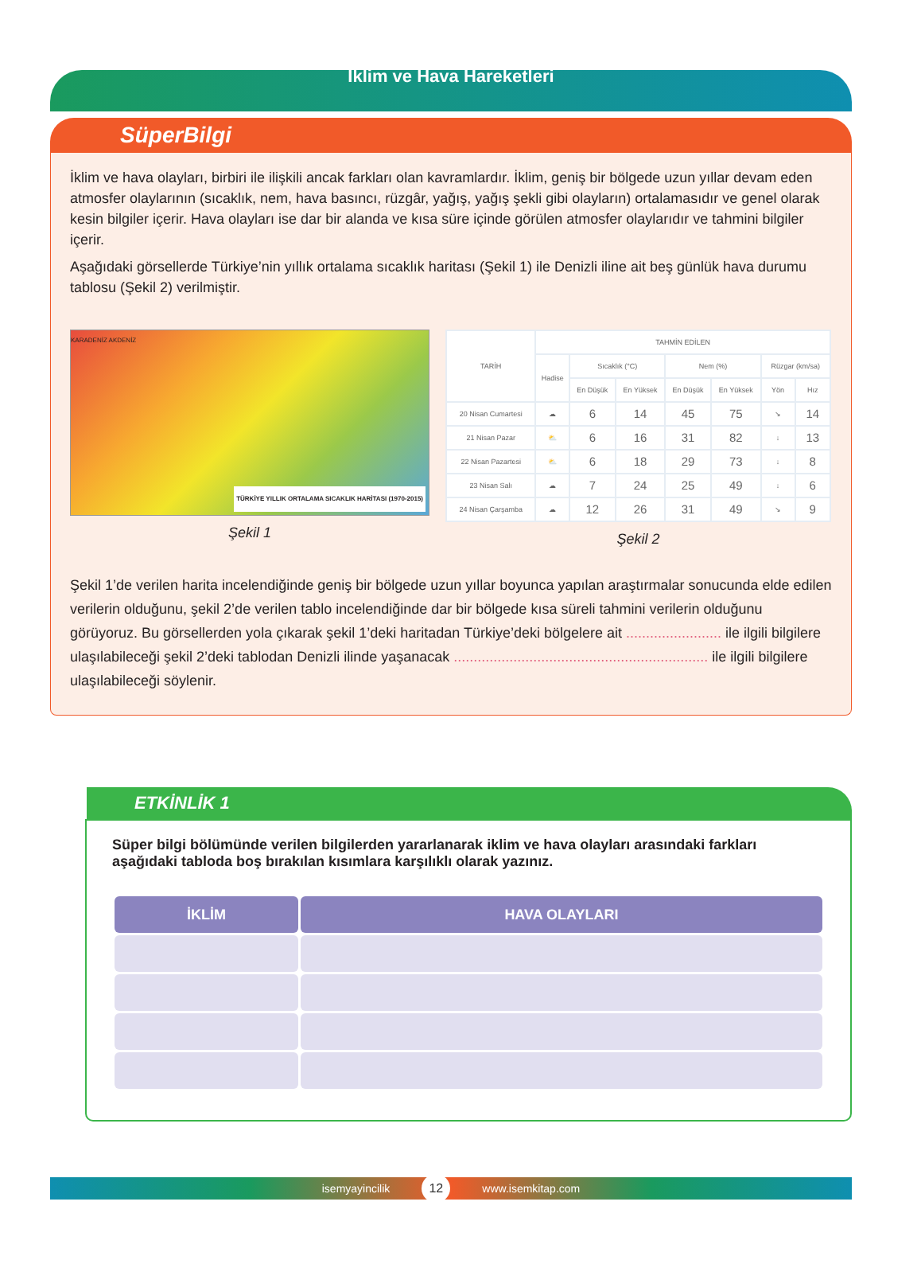İklim ve Hava Hareketleri
SüperBilgi
İklim ve hava olayları, birbiri ile ilişkili ancak farkları olan kavramlardır. İklim, geniş bir bölgede uzun yıllar devam eden atmosfer olaylarının (sıcaklık, nem, hava basıncı, rüzgâr, yağış, yağış şekli gibi olayların) ortalamasıdır ve genel olarak kesin bilgiler içerir. Hava olayları ise dar bir alanda ve kısa süre içinde görülen atmosfer olaylarıdır ve tahmini bilgiler içerir.
Aşağıdaki görsellerde Türkiye’nin yıllık ortalama sıcaklık haritası (Şekil 1) ile Denizli iline ait beş günlük hava durumu tablosu (Şekil 2) verilmiştir.
KARADENİZ AKDENİZ
TÜRKİYE YILLIK ORTALAMA SICAKLIK HARİTASI (1970-2015)
Şekil 1
| TARİH | TAHMİN EDİLEN | | | | | | |
| --- | --- | --- | --- | --- | --- | --- | --- |
| | Hadise | Sıcaklık (°C) | | Nem (%) | | Rüzgar (km/sa) | |
| | | En Düşük | En Yüksek | En Düşük | En Yüksek | Yön | Hız |
| 20 Nisan Cumartesi | ☁ | 6 | 14 | 45 | 75 | ↘ | 14 |
| 21 Nisan Pazar | ⛅ | 6 | 16 | 31 | 82 | ↓ | 13 |
| 22 Nisan Pazartesi | ⛅ | 6 | 18 | 29 | 73 | ↓ | 8 |
| 23 Nisan Salı | ☁ | 7 | 24 | 25 | 49 | ↓ | 6 |
| 24 Nisan Çarşamba | ☁ | 12 | 26 | 31 | 49 | ↘ | 9 |
Şekil 2
Şekil 1’de verilen harita incelendiğinde geniş bir bölgede uzun yıllar boyunca yapılan araştırmalar sonucunda elde edilen verilerin olduğunu, şekil 2’de verilen tablo incelendiğinde dar bir bölgede kısa süreli tahmini verilerin olduğunu görüyoruz. Bu görsellerden yola çıkarak şekil 1’deki haritadan Türkiye’deki bölgelere ait ........................ ile ilgili bilgilere ulaşılabileceği şekil 2’deki tablodan Denizli ilinde yaşanacak ................................................................ ile ilgili bilgilere ulaşılabileceği söylenir.
ETKİNLİK 1
Süper bilgi bölümünde verilen bilgilerden yararlanarak iklim ve hava olayları arasındaki farkları aşağıdaki tabloda boş bırakılan kısımlara karşılıklı olarak yazınız.
| İKLİM | HAVA OLAYLARI |
| --- | --- |
isemyayincilik 12 www.isemkitap.com